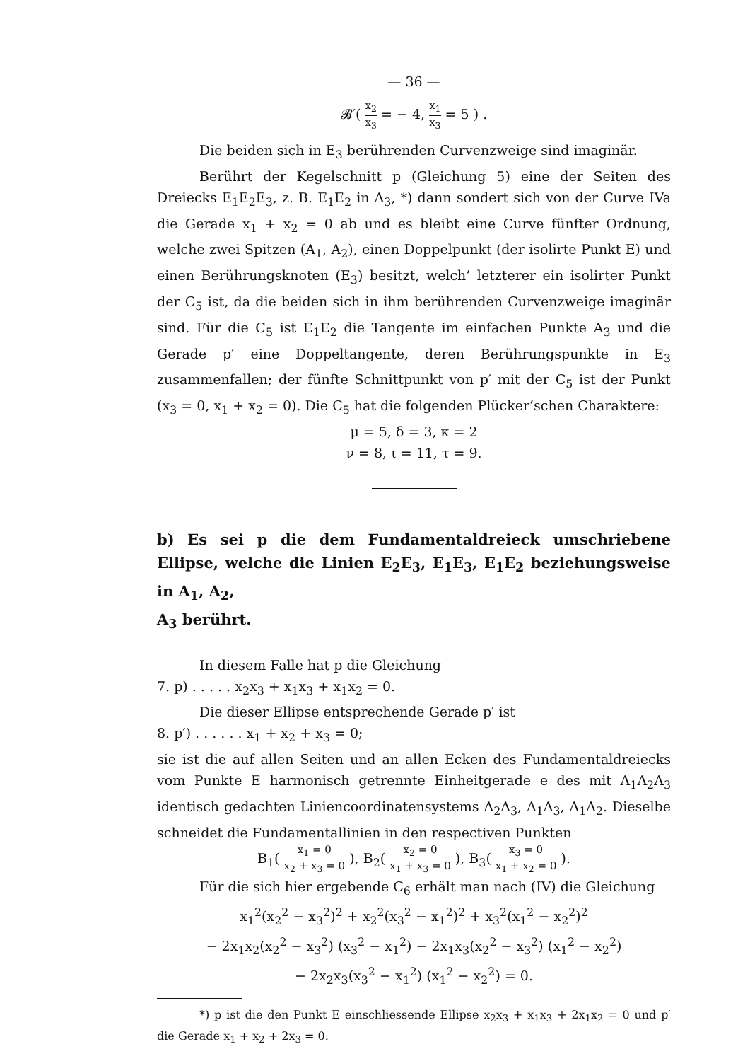— 36 —
𝓑′( x<sub>2</sub> x<sub>3</sub> = − 4, x<sub>1</sub> x<sub>3</sub> = 5 ) .
Die beiden sich in E<sub>3</sub> berührenden Curvenzweige sind imaginär.
Berührt der Kegelschnitt p (Gleichung 5) eine der Seiten des Dreiecks E<sub>1</sub>E<sub>2</sub>E<sub>3</sub>, z. B. E<sub>1</sub>E<sub>2</sub> in A<sub>3</sub>, *) dann sondert sich von der Curve IVa die Gerade x<sub>1</sub> + x<sub>2</sub> = 0 ab und es bleibt eine Curve fünfter Ordnung, welche zwei Spitzen (A<sub>1</sub>, A<sub>2</sub>), einen Doppelpunkt (der isolirte Punkt E) und einen Berührungsknoten (E<sub>3</sub>) besitzt, welch’ letzterer ein isolirter Punkt der C<sub>5</sub> ist, da die beiden sich in ihm berührenden Curvenzweige imaginär sind. Für die C<sub>5</sub> ist E<sub>1</sub>E<sub>2</sub> die Tangente im einfachen Punkte A<sub>3</sub> und die Gerade p′ eine Doppeltangente, deren Berührungspunkte in E<sub>3</sub> zusammenfallen; der fünfte Schnittpunkt von p′ mit der C<sub>5</sub> ist der Punkt (x<sub>3</sub> = 0, x<sub>1</sub> + x<sub>2</sub> = 0). Die C<sub>5</sub> hat die folgenden Plücker’schen Charaktere:
μ = 5, δ = 3, κ = 2
ν = 8, ι = 11, τ = 9.
b) Es sei p die dem Fundamentaldreieck umschriebene Ellipse, welche die Linien E<sub>2</sub>E<sub>3</sub>, E<sub>1</sub>E<sub>3</sub>, E<sub>1</sub>E<sub>2</sub> beziehungsweise in A<sub>1</sub>, A<sub>2</sub>,
A<sub>3</sub> berührt.
In diesem Falle hat p die Gleichung
7. p) . . . . . x<sub>2</sub>x<sub>3</sub> + x<sub>1</sub>x<sub>3</sub> + x<sub>1</sub>x<sub>2</sub> = 0.
Die dieser Ellipse entsprechende Gerade p′ ist
8. p′) . . . . . . x<sub>1</sub> + x<sub>2</sub> + x<sub>3</sub> = 0;
sie ist die auf allen Seiten und an allen Ecken des Fundamentaldreiecks vom Punkte E harmonisch getrennte Einheitgerade e des mit A<sub>1</sub>A<sub>2</sub>A<sub>3</sub> identisch gedachten Liniencoordinatensystems A<sub>2</sub>A<sub>3</sub>, A<sub>1</sub>A<sub>3</sub>, A<sub>1</sub>A<sub>2</sub>. Dieselbe schneidet die Fundamentallinien in den respectiven Punkten
B<sub>1</sub>( x<sub>1</sub> = 0 x<sub>2</sub> + x<sub>3</sub> = 0 ), B<sub>2</sub>( x<sub>2</sub> = 0 x<sub>1</sub> + x<sub>3</sub> = 0 ), B<sub>3</sub>( x<sub>3</sub> = 0 x<sub>1</sub> + x<sub>2</sub> = 0 ).
Für die sich hier ergebende C<sub>6</sub> erhält man nach (IV) die Gleichung
x<sub>1</sub><sup>2</sup>(x<sub>2</sub><sup>2</sup> − x<sub>3</sub><sup>2</sup>)<sup>2</sup> + x<sub>2</sub><sup>2</sup>(x<sub>3</sub><sup>2</sup> − x<sub>1</sub><sup>2</sup>)<sup>2</sup> + x<sub>3</sub><sup>2</sup>(x<sub>1</sub><sup>2</sup> − x<sub>2</sub><sup>2</sup>)<sup>2</sup>
− 2x<sub>1</sub>x<sub>2</sub>(x<sub>2</sub><sup>2</sup> − x<sub>3</sub><sup>2</sup>) (x<sub>3</sub><sup>2</sup> − x<sub>1</sub><sup>2</sup>) − 2x<sub>1</sub>x<sub>3</sub>(x<sub>2</sub><sup>2</sup> − x<sub>3</sub><sup>2</sup>) (x<sub>1</sub><sup>2</sup> − x<sub>2</sub><sup>2</sup>)
− 2x<sub>2</sub>x<sub>3</sub>(x<sub>3</sub><sup>2</sup> − x<sub>1</sub><sup>2</sup>) (x<sub>1</sub><sup>2</sup> − x<sub>2</sub><sup>2</sup>) = 0.
*) p ist die den Punkt E einschliessende Ellipse x<sub>2</sub>x<sub>3</sub> + x<sub>1</sub>x<sub>3</sub> + 2x<sub>1</sub>x<sub>2</sub> = 0 und p′ die Gerade x<sub>1</sub> + x<sub>2</sub> + 2x<sub>3</sub> = 0.